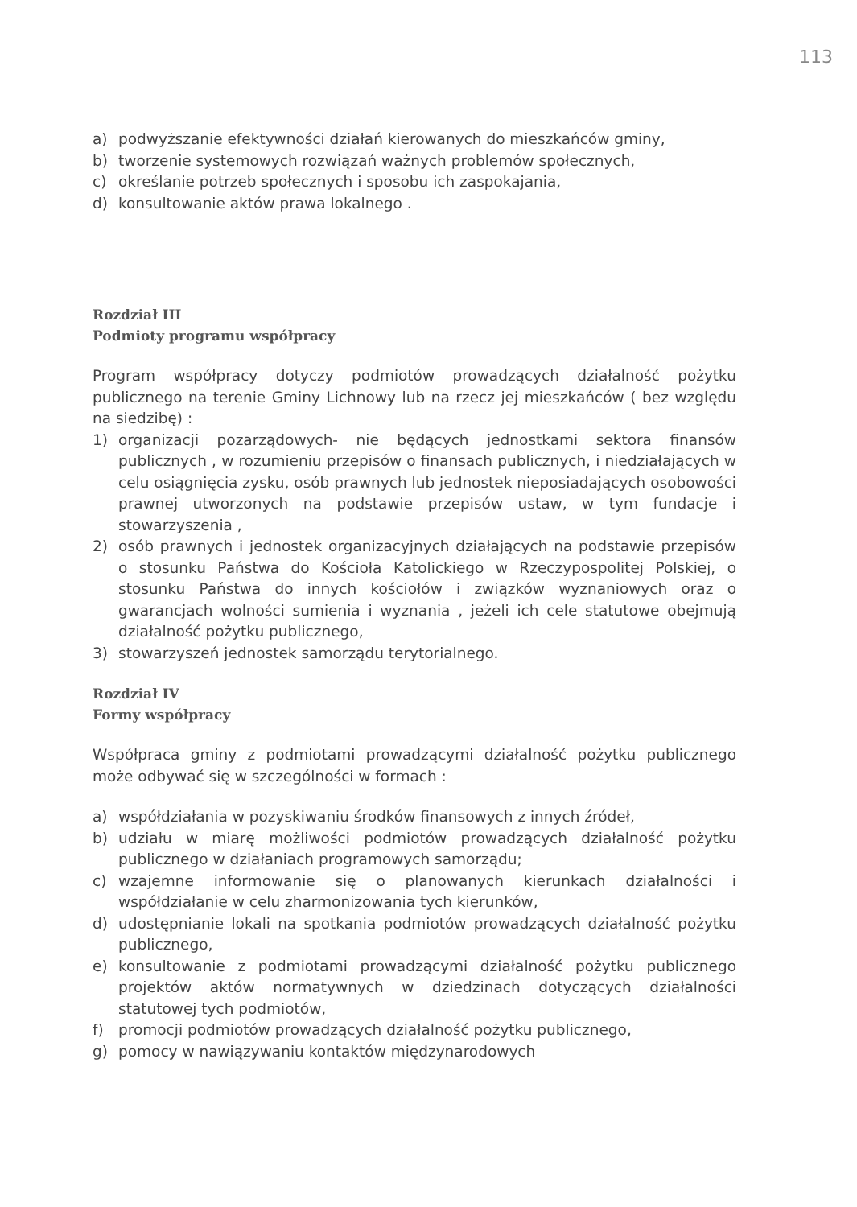113
a) podwyższanie efektywności działań kierowanych do mieszkańców gminy,
b) tworzenie systemowych rozwiązań ważnych problemów społecznych,
c) określanie potrzeb społecznych i sposobu ich zaspokajania,
d) konsultowanie aktów prawa lokalnego .
Rozdział III
Podmioty programu współpracy
Program współpracy dotyczy podmiotów prowadzących działalność pożytku publicznego na terenie Gminy Lichnowy lub na rzecz jej mieszkańców ( bez względu na siedzibę) :
1) organizacji pozarządowych- nie będących jednostkami sektora finansów publicznych , w rozumieniu przepisów o finansach publicznych, i niedziałających w celu osiągnięcia zysku, osób prawnych lub jednostek nieposiadających osobowości prawnej utworzonych na podstawie przepisów ustaw, w tym fundacje i stowarzyszenia ,
2) osób prawnych i jednostek organizacyjnych działających na podstawie przepisów o stosunku Państwa do Kościoła Katolickiego w Rzeczypospolitej Polskiej, o stosunku Państwa do innych kościołów i związków wyznaniowych oraz o gwarancjach wolności sumienia i wyznania , jeżeli ich cele statutowe obejmują działalność pożytku publicznego,
3) stowarzyszeń jednostek samorządu terytorialnego.
Rozdział IV
Formy współpracy
Współpraca gminy z podmiotami prowadzącymi działalność pożytku publicznego może odbywać się w szczególności w formach :
a) współdziałania w pozyskiwaniu środków finansowych z innych źródeł,
b) udziału w miarę możliwości podmiotów prowadzących działalność pożytku publicznego w działaniach programowych samorządu;
c) wzajemne informowanie się o planowanych kierunkach działalności i współdziałanie w celu zharmonizowania tych kierunków,
d) udostępnianie lokali na spotkania podmiotów prowadzących działalność pożytku publicznego,
e) konsultowanie z podmiotami prowadzącymi działalność pożytku publicznego projektów aktów normatywnych w dziedzinach dotyczących działalności statutowej tych podmiotów,
f) promocji podmiotów prowadzących działalność pożytku publicznego,
g) pomocy w nawiązywaniu kontaktów międzynarodowych